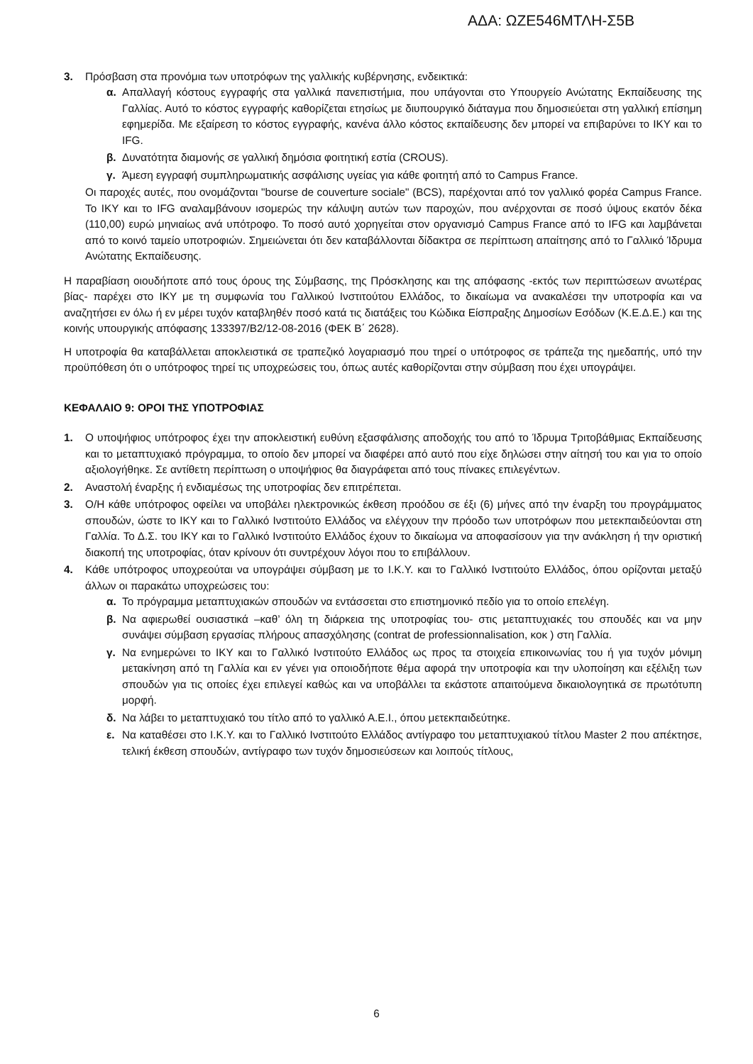ΑΔΑ: ΩΖΕ546ΜΤΛΗ-Σ5Β
3. Πρόσβαση στα προνόμια των υποτρόφων της γαλλικής κυβέρνησης, ενδεικτικά:
α. Απαλλαγή κόστους εγγραφής στα γαλλικά πανεπιστήμια, που υπάγονται στο Υπουργείο Ανώτατης Εκπαίδευσης της Γαλλίας. Αυτό το κόστος εγγραφής καθορίζεται ετησίως με διυπουργικό διάταγμα που δημοσιεύεται στη γαλλική επίσημη εφημερίδα. Με εξαίρεση το κόστος εγγραφής, κανένα άλλο κόστος εκπαίδευσης δεν μπορεί να επιβαρύνει το ΙΚΥ και το IFG.
β. Δυνατότητα διαμονής σε γαλλική δημόσια φοιτητική εστία (CROUS).
γ. Άμεση εγγραφή συμπληρωματικής ασφάλισης υγείας για κάθε φοιτητή από το Campus France.
Οι παροχές αυτές, που ονομάζονται "bourse de couverture sociale" (BCS), παρέχονται από τον γαλλικό φορέα Campus France. Το ΙΚΥ και το IFG αναλαμβάνουν ισομερώς την κάλυψη αυτών των παροχών, που ανέρχονται σε ποσό ύψους εκατόν δέκα (110,00) ευρώ μηνιαίως ανά υπότροφο. Το ποσό αυτό χορηγείται στον οργανισμό Campus France από το IFG και λαμβάνεται από το κοινό ταμείο υποτροφιών. Σημειώνεται ότι δεν καταβάλλονται δίδακτρα σε περίπτωση απαίτησης από το Γαλλικό Ίδρυμα Ανώτατης Εκπαίδευσης.
Η παραβίαση οιουδήποτε από τους όρους της Σύμβασης, της Πρόσκλησης και της απόφασης -εκτός των περιπτώσεων ανωτέρας βίας- παρέχει στο ΙΚΥ με τη συμφωνία του Γαλλικού Ινστιτούτου Ελλάδος, το δικαίωμα να ανακαλέσει την υποτροφία και να αναζητήσει εν όλω ή εν μέρει τυχόν καταβληθέν ποσό κατά τις διατάξεις του Κώδικα Είσπραξης Δημοσίων Εσόδων (Κ.Ε.Δ.Ε.) και της κοινής υπουργικής απόφασης 133397/Β2/12-08-2016 (ΦΕΚ Β΄ 2628).
Η υποτροφία θα καταβάλλεται αποκλειστικά σε τραπεζικό λογαριασμό που τηρεί ο υπότροφος σε τράπεζα της ημεδαπής, υπό την προϋπόθεση ότι ο υπότροφος τηρεί τις υποχρεώσεις του, όπως αυτές καθορίζονται στην σύμβαση που έχει υπογράψει.
ΚΕΦΑΛΑΙΟ 9: ΟΡΟΙ ΤΗΣ ΥΠΟΤΡΟΦΙΑΣ
1. Ο υποψήφιος υπότροφος έχει την αποκλειστική ευθύνη εξασφάλισης αποδοχής του από το Ίδρυμα Τριτοβάθμιας Εκπαίδευσης και το μεταπτυχιακό πρόγραμμα, το οποίο δεν μπορεί να διαφέρει από αυτό που είχε δηλώσει στην αίτησή του και για το οποίο αξιολογήθηκε. Σε αντίθετη περίπτωση ο υποψήφιος θα διαγράφεται από τους πίνακες επιλεγέντων.
2. Αναστολή έναρξης ή ενδιαμέσως της υποτροφίας δεν επιτρέπεται.
3. Ο/Η κάθε υπότροφος οφείλει να υποβάλει ηλεκτρονικώς έκθεση προόδου σε έξι (6) μήνες από την έναρξη του προγράμματος σπουδών, ώστε το ΙΚΥ και το Γαλλικό Ινστιτούτο Ελλάδος να ελέγχουν την πρόοδο των υποτρόφων που μετεκπαιδεύονται στη Γαλλία. Το Δ.Σ. του ΙΚΥ και το Γαλλικό Ινστιτούτο Ελλάδος έχουν το δικαίωμα να αποφασίσουν για την ανάκληση ή την οριστική διακοπή της υποτροφίας, όταν κρίνουν ότι συντρέχουν λόγοι που το επιβάλλουν.
4. Κάθε υπότροφος υποχρεούται να υπογράψει σύμβαση με το Ι.Κ.Υ. και το Γαλλικό Ινστιτούτο Ελλάδος, όπου ορίζονται μεταξύ άλλων οι παρακάτω υποχρεώσεις του:
α. Το πρόγραμμα μεταπτυχιακών σπουδών να εντάσσεται στο επιστημονικό πεδίο για το οποίο επελέγη.
β. Να αφιερωθεί ουσιαστικά –καθ’ όλη τη διάρκεια της υποτροφίας του- στις μεταπτυχιακές του σπουδές και να μην συνάψει σύμβαση εργασίας πλήρους απασχόλησης (contrat de professionnalisation, κοκ ) στη Γαλλία.
γ. Να ενημερώνει το ΙΚΥ και το Γαλλικό Ινστιτούτο Ελλάδος ως προς τα στοιχεία επικοινωνίας του ή για τυχόν μόνιμη μετακίνηση από τη Γαλλία και εν γένει για οποιοδήποτε θέμα αφορά την υποτροφία και την υλοποίηση και εξέλιξη των σπουδών για τις οποίες έχει επιλεγεί καθώς και να υποβάλλει τα εκάστοτε απαιτούμενα δικαιολογητικά σε πρωτότυπη μορφή.
δ. Να λάβει το μεταπτυχιακό του τίτλο από το γαλλικό Α.Ε.Ι., όπου μετεκπαιδεύτηκε.
ε. Να καταθέσει στο Ι.Κ.Υ. και το Γαλλικό Ινστιτούτο Ελλάδος αντίγραφο του μεταπτυχιακού τίτλου Master 2 που απέκτησε, τελική έκθεση σπουδών, αντίγραφο των τυχόν δημοσιεύσεων και λοιπούς τίτλους,
6